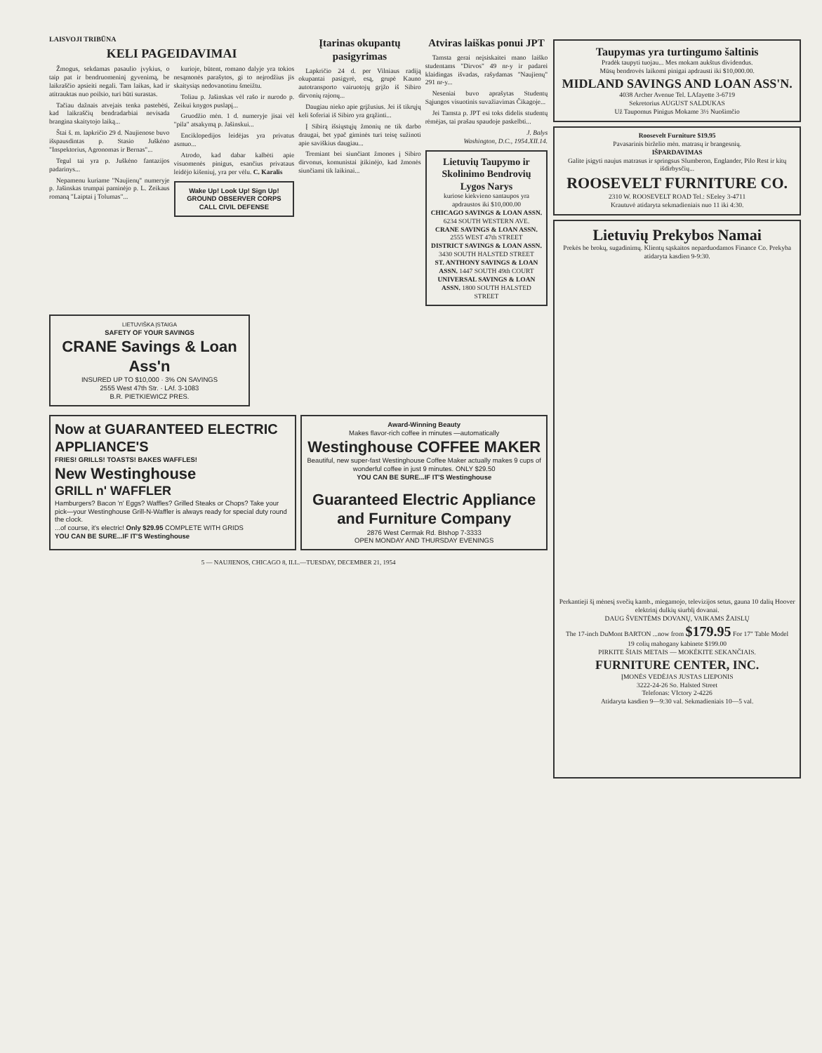LAISVOJI TRIBŪNA
KELI PAGEIDAVIMAI
Žmogus, sekdamas pasaulio įvykius, o taip pat ir bendruomeninį gyvenimą, be laikraščio apsieiti negali. Tam laikas, kad ir atitrauktas nuo poilsio, turi būti surastas.
Tačiau dažnais atvejais tenka pastebėti, kad laikraščių bendradarbiai nevisada brangina skaitytojo laiką...
Štai š. m. lapkričio 29 d. Naujienose buvo išspausdintas p. Stasio Juškėno "Inspektorius, Agronomas ir Bernas"...
Tegul tai yra p. Juškėno fantazijos padarinys...
Nepamenu kuriame "Naujienų" numeryje p. Jašinskas trumpai paminėjo p. L. Zeikaus romaną "Laiptai į Tolumas"...
kurioje, būtent, romano dalyje yra tokios nesąmonės parašytos, gi to neįrodžius jis skaitysiąs nedovanotinu šmeižtu.
Toliau p. Jašinskas vėl rašo ir nurodo p. Zeikui knygos puslapį...
Gruodžio mėn. 1 d. numeryje jisai vėl "pila" atsakymą p. Jašinskui...
Enciklopedijos leidėjas yra privatus asmuo...
Atrodo, kad dabar kalbėti apie visuomenės pinigus, esančius privataus leidėjo kišeniuj, yra per vėlu. C. Karalis
Wake Up! Look Up! Sign Up!
GROUND OBSERVER CORPS
CALL CIVIL DEFENSE
Įtarinas okupantų pasigyrimas
Lapkričio 24 d. per Vilniaus radiją okupantai pasigyrė, esą, grupė Kauno autotransporto vairuotojų grįžo iš Sibiro dirvonių rajonų...
Daugiau nieko apie grįžusius. Jei iš tikrųjų keli šoferiai iš Sibiro yra grąžinti...
Į Sibirą išsiųstųjų žmonių ne tik darbo draugai, bet ypač giminės turi teisę sužinoti apie saviškius daugiau...
Tremiant bei siunčiant žmones į Sibiro dirvonus, komunistai įtikinėjo, kad žmonės siunčiami tik laikinai...
Atviras laiškas ponui JPT
Tamsta gerai neįsiskaitei mano laiško studentams "Dirvos" 49 nr-y ir padarei klaidingas išvadas, rašydamas "Naujienų" 291 nr-y...
Neseniai buvo aprašytas Studentų Sąjungos visuotinis suvažiavimas Čikagoje...
Jei Tamsta p. JPT esi toks didelis studentų rėmėjas, tai prašau spaudoje paskelbti...
J. Balys
Washington, D.C., 1954.XII.14.
Lietuvių Taupymo ir Skolinimo Bendrovių Lygos Narys
kuriose kiekvieno santaupos yra apdraustos iki $10,000.00
CHICAGO SAVINGS & LOAN ASSN. 6234 SOUTH WESTERN AVE.
CRANE SAVINGS & LOAN ASSN. 2555 WEST 47th STREET
DISTRICT SAVINGS & LOAN ASSN. 3430 SOUTH HALSTED STREET
ST. ANTHONY SAVINGS & LOAN ASSN. 1447 SOUTH 49th COURT
UNIVERSAL SAVINGS & LOAN ASSN. 1800 SOUTH HALSTED STREET
LIETUVIŠKA ĮSTAIGA
SAFETY OF YOUR SAVINGS
CRANE Savings & Loan Ass'n
INSURED UP TO $10,000 · 3% ON SAVINGS
2555 West 47th Str. · LAf. 3-1083
B.R. PIETKIEWICZ PRES.
Now at GUARANTEED ELECTRIC APPLIANCE'S
FRIES! GRILLS! TOASTS! BAKES WAFFLES!
New Westinghouse
GRILL n' WAFFLER
Hamburgers? Bacon 'n' Eggs? Waffles? Grilled Steaks or Chops? Take your pick—your Westinghouse Grill-N-Waffler is always ready for special duty round the clock.
...of course, it's electric! Only $29.95 COMPLETE WITH GRIDS
YOU CAN BE SURE...IF IT'S Westinghouse
Award-Winning Beauty
Makes flavor-rich coffee in minutes —automatically
Westinghouse COFFEE MAKER
Beautiful, new super-fast Westinghouse Coffee Maker actually makes 9 cups of wonderful coffee in just 9 minutes. ONLY $29.50
YOU CAN BE SURE...IF IT'S Westinghouse
Guaranteed Electric Appliance and Furniture Company
2876 West Cermak Rd. BIshop 7-3333
OPEN MONDAY AND THURSDAY EVENINGS
5 — NAUJIENOS, CHICAGO 8, ILL.—TUESDAY, DECEMBER 21, 1954
Taupymas yra turtingumo šaltinis
Pradėk taupyti tuojau... Mes mokam aukštus dividendus.
Mūsų bendrovės laikomi pinigai apdrausti iki $10,000.00.
MIDLAND SAVINGS AND LOAN ASS'N.
4038 Archer Avenue Tel. LAfayette 3-6719
Sekretorius AUGUST SALDUKAS
Už Taupomus Pinigus Mokame 3½ Nuošimčio
Roosevelt Furniture $19.95
Pavasarinis birželio mėn. matrasų ir brangesnių.
IŠPARDAVIMAS
Galite įsigyti naujus matrasus ir springsus Slumberon, Englander, Pilo Rest ir kitų išdirbysčių...
ROOSEVELT FURNITURE CO.
2310 W. ROOSEVELT ROAD Tel.: SEeley 3-4711
Krautuvė atidaryta sekmadieniais nuo 11 iki 4:30.
Lietuvių Prekybos Namai
Prekės be brokų, sugadinimų. Klientų sąskaitos neparduodamos Finance Co. Prekyba atidaryta kasdien 9-9:30.
Perkantieji šį mėnesį svečių kamb., miegamojo, televizijos setus, gauna 10 dalių Hoover elektrinį dulkių siurblį dovanai.
DAUG ŠVENTĖMS DOVANŲ, VAIKAMS ŽAISLŲ
The 17-inch DuMont BARTON ...now from $179.95 For 17" Table Model
19 colių mahogany kabinete $199.00
PIRKITE ŠIAIS METAIS — MOKĖKITE SEKANČIAIS.
FURNITURE CENTER, INC.
ĮMONĖS VEDĖJAS JUSTAS LIEPONIS
3222-24-26 So. Halsted Street
Telefonas: VIctory 2-4226
Atidaryta kasdien 9—9:30 val. Sekmadieniais 10—5 val.